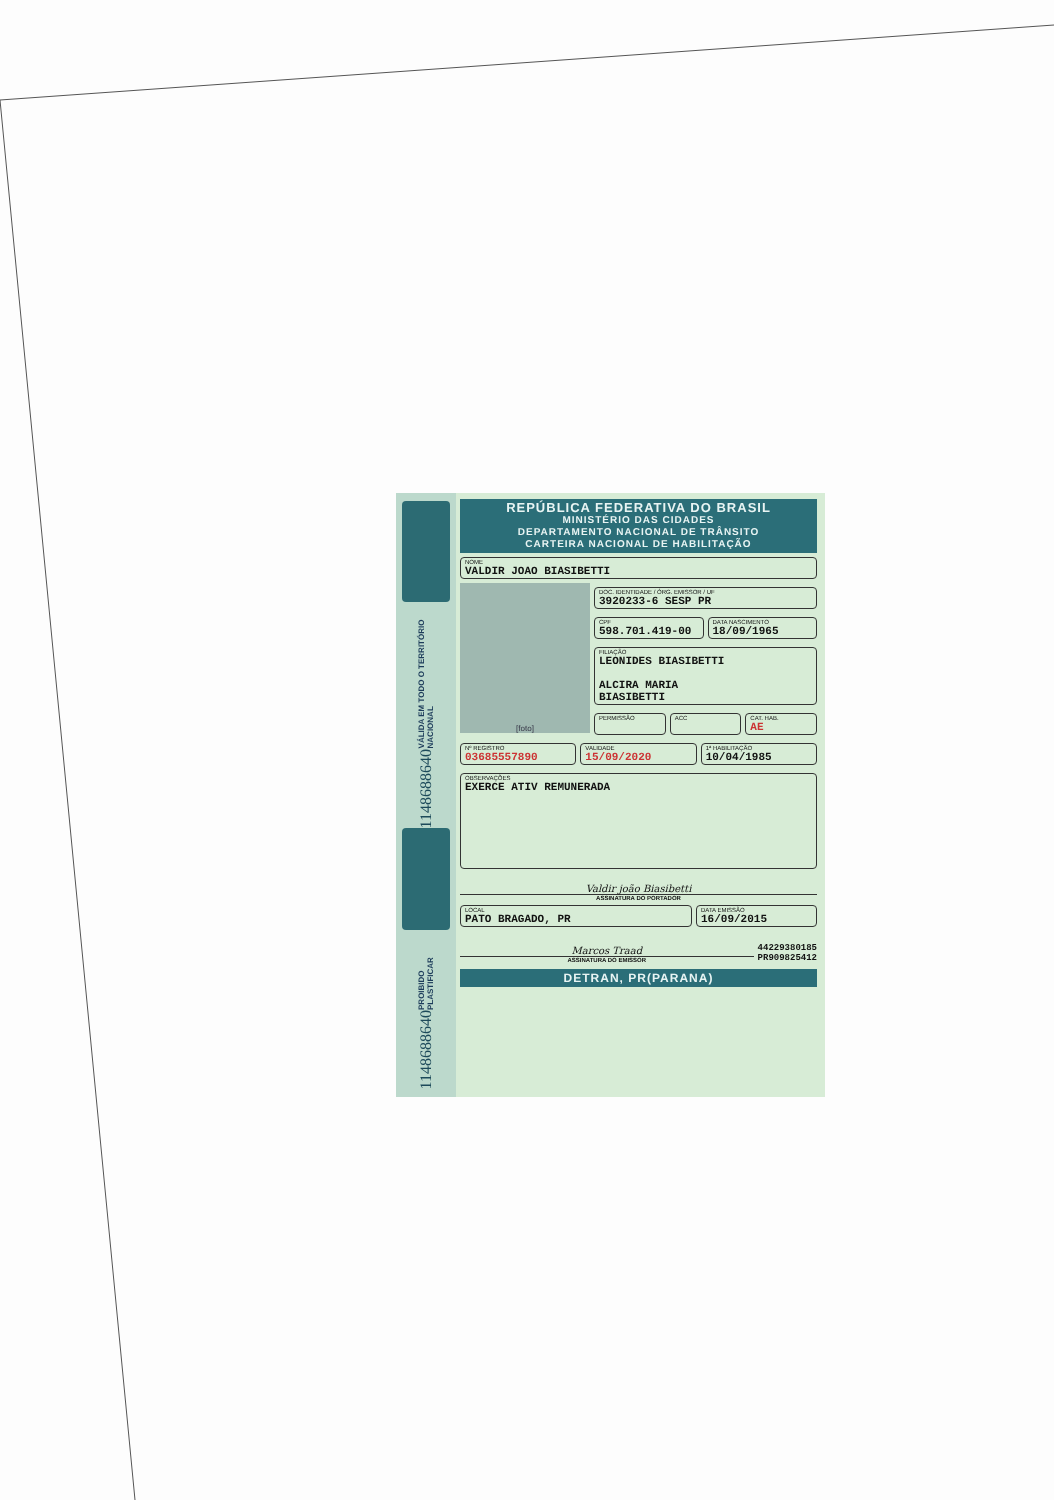VÁLIDA EM TODO O TERRITÓRIO NACIONAL
1148688640
PROIBIDO PLASTIFICAR
1148688640
REPÚBLICA FEDERATIVA DO BRASIL
MINISTÉRIO DAS CIDADES
DEPARTAMENTO NACIONAL DE TRÂNSITO
CARTEIRA NACIONAL DE HABILITAÇÃO
NOME
VALDIR JOAO BIASIBETTI
[foto]
DOC. IDENTIDADE / ÓRG. EMISSOR / UF
3920233-6 SESP PR
CPF
598.701.419-00
DATA NASCIMENTO
18/09/1965
FILIAÇÃO
LEONIDES BIASIBETTI
ALCIRA MARIA
BIASIBETTI
PERMISSÃO ACC CAT. HAB.
AE
Nº REGISTRO
03685557890
VALIDADE
15/09/2020
1ª HABILITAÇÃO
10/04/1985
OBSERVAÇÕES
EXERCE ATIV REMUNERADA
Valdir joão Biasibetti
ASSINATURA DO PORTADOR
LOCAL
PATO BRAGADO, PR
DATA EMISSÃO
16/09/2015
Marcos Traad
ASSINATURA DO EMISSOR
44229380185
PR909825412
DETRAN, PR(PARANA)